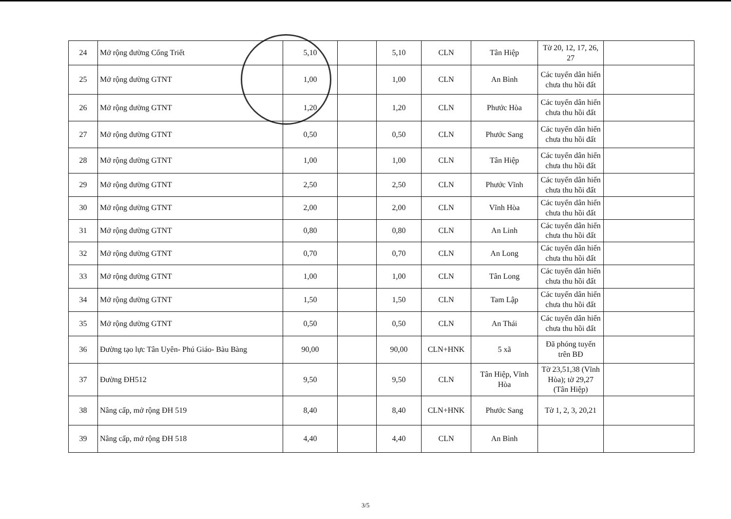| 24 | Mở rộng đường Cống Triết | 5,10 | | 5,10 | CLN | Tân Hiệp | Tờ 20, 12, 17, 26, 27 | |
| 25 | Mở rộng đường GTNT | 1,00 | | 1,00 | CLN | An Bình | Các tuyến dân hiến chưa thu hồi đất | |
| 26 | Mở rộng đường GTNT | 1,20 | | 1,20 | CLN | Phước Hòa | Các tuyến dân hiến chưa thu hồi đất | |
| 27 | Mở rộng đường GTNT | 0,50 | | 0,50 | CLN | Phước Sang | Các tuyến dân hiến chưa thu hồi đất | |
| 28 | Mở rộng đường GTNT | 1,00 | | 1,00 | CLN | Tân Hiệp | Các tuyến dân hiến chưa thu hồi đất | |
| 29 | Mở rộng đường GTNT | 2,50 | | 2,50 | CLN | Phước Vĩnh | Các tuyến dân hiến chưa thu hồi đất | |
| 30 | Mở rộng đường GTNT | 2,00 | | 2,00 | CLN | Vĩnh Hòa | Các tuyến dân hiến chưa thu hồi đất | |
| 31 | Mở rộng đường GTNT | 0,80 | | 0,80 | CLN | An Linh | Các tuyến dân hiến chưa thu hồi đất | |
| 32 | Mở rộng đường GTNT | 0,70 | | 0,70 | CLN | An Long | Các tuyến dân hiến chưa thu hồi đất | |
| 33 | Mở rộng đường GTNT | 1,00 | | 1,00 | CLN | Tân Long | Các tuyến dân hiến chưa thu hồi đất | |
| 34 | Mở rộng đường GTNT | 1,50 | | 1,50 | CLN | Tam Lập | Các tuyến dân hiến chưa thu hồi đất | |
| 35 | Mở rộng đường GTNT | 0,50 | | 0,50 | CLN | An Thái | Các tuyến dân hiến chưa thu hồi đất | |
| 36 | Đường tạo lực Tân Uyên- Phú Giáo- Bàu Bàng | 90,00 | | 90,00 | CLN+HNK | 5 xã | Đã phóng tuyến trên BĐ | |
| 37 | Đường ĐH512 | 9,50 | | 9,50 | CLN | Tân Hiệp, Vĩnh Hòa | Tờ 23,51,38 (Vĩnh Hòa); tờ 29,27 (Tân Hiệp) | |
| 38 | Nâng cấp, mở rộng ĐH 519 | 8,40 | | 8,40 | CLN+HNK | Phước Sang | Tờ 1, 2, 3, 20,21 | |
| 39 | Nâng cấp, mở rộng ĐH 518 | 4,40 | | 4,40 | CLN | An Bình | | |
3/5